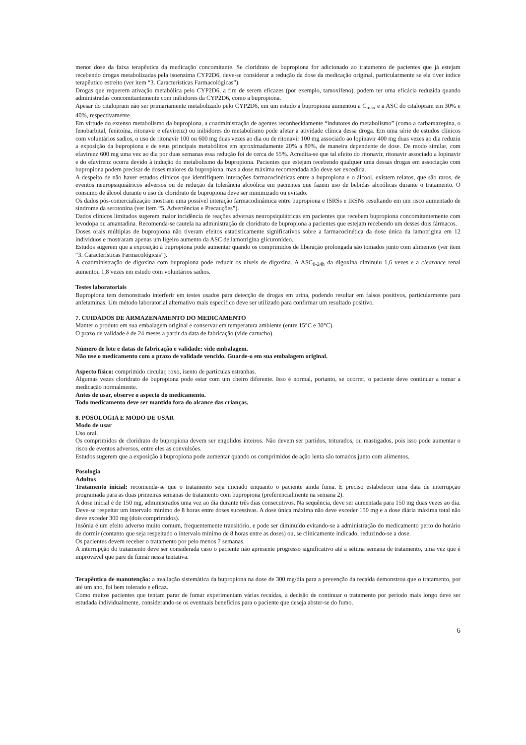menor dose da faixa terapêutica da medicação concomitante. Se cloridrato de bupropiona for adicionado ao tratamento de pacientes que já estejam recebendo drogas metabolizadas pela isoenzima CYP2D6, deve-se considerar a redução da dose da medicação original, particularmente se ela tiver índice terapêutico estreito (ver item “3. Características Farmacológicas”).
Drogas que requerem ativação metabólica pelo CYP2D6, a fim de serem eficazes (por exemplo, tamoxifeno), podem ter uma eficácia reduzida quando administradas concomitantemente com inibidores da CYP2D6, como a bupropiona.
Apesar do citalopram não ser primariamente metabolizado pelo CYP2D6, em um estudo a bupropiona aumentou a C<sub>máx</sub> e a ASC do citalopram em 30% e 40%, respectivamente.
Em virtude do extenso metabolismo da bupropiona, a coadministração de agentes reconhecidamente “indutores do metabolismo” (como a carbamazepina, o fenobarbital, fenitoína, ritonavir e efavirenz) ou inibidores do metabolismo pode afetar a atividade clínica dessa droga. Em uma série de estudos clínicos com voluntários sadios, o uso de ritonavir 100 ou 600 mg duas vezes ao dia ou de ritonavir 100 mg associado ao lopinavir 400 mg duas vezes ao dia reduziu a exposição da bupropiona e de seus principais metabólitos em aproximadamente 20% a 80%, de maneira dependente de dose. De modo similar, com efavirenz 600 mg uma vez ao dia por duas semanas essa redução foi de cerca de 55%. Acredita-se que tal efeito do ritonavir, ritonavir associado a lopinavir e do efavirenz ocorra devido à indução do metabolismo da bupropiona. Pacientes que estejam recebendo qualquer uma dessas drogas em associação com bupropiona podem precisar de doses maiores da bupropiona, mas a dose máxima recomendada não deve ser excedida.
A despeito de não haver estudos clínicos que identifiquem interações farmacocinéticas entre a bupropiona e o álcool, existem relatos, que são raros, de eventos neuropsiquiátricos adversos ou de redução da tolerância alcoólica em pacientes que fazem uso de bebidas alcoólicas durante o tratamento. O consumo de álcool durante o uso de cloridrato de bupropiona deve ser minimizado ou evitado.
Os dados pós-comercialização mostram uma possível interação farmacodinâmica entre bupropiona e ISRSs e IRSNs resultando em um risco aumentado de síndrome da serotonina (ver item “5. Advertências e Precauções”).
Dados clínicos limitados sugerem maior incidência de reações adversas neuropsiquiátricas em pacientes que recebem bupropiona concomitantemente com levodopa ou amantadina. Recomenda-se cautela na administração de cloridrato de bupropiona a pacientes que estejam recebendo um desses dois fármacos.
Doses orais múltiplas de bupropiona não tiveram efeitos estatisticamente significativos sobre a farmacocinética da dose única da lamotrigina em 12 indivíduos e mostraram apenas um ligeiro aumento da ASC de lamotrigina glicuronídeo.
Estudos sugerem que a exposição à bupropiona pode aumentar quando os comprimidos de liberação prolongada são tomados junto com alimentos (ver item “3. Características Farmacológicas”).
A coadministração de digoxina com bupropiona pode reduzir os níveis de digoxina. A ASC<sub>0-24h</sub> da digoxina diminuiu 1,6 vezes e a clearance renal aumentou 1,8 vezes em estudo com voluntários sadios.
Testes laboratoriais
Bupropiona tem demonstrado interferir em testes usados para detecção de drogas em urina, podendo resultar em falsos positivos, particularmente para anfetaminas. Um método laboratorial alternativo mais específico deve ser utilizado para confirmar um resultado positivo.
7. CUIDADOS DE ARMAZENAMENTO DO MEDICAMENTO
Manter o produto em sua embalagem original e conservar em temperatura ambiente (entre 15°C e 30°C).
O prazo de validade é de 24 meses a partir da data de fabricação (vide cartucho).
Número de lote e datas de fabricação e validade: vide embalagem.
Não use o medicamento com o prazo de validade vencido. Guarde-o em sua embalagem original.
Aspecto físico: comprimido circular, roxo, isento de partículas estranhas.
Algumas vezes cloridrato de bupropiona pode estar com um cheiro diferente. Isso é normal, portanto, se ocorrer, o paciente deve continuar a tomar a medicação normalmente.
Antes de usar, observe o aspecto do medicamento.
Todo medicamento deve ser mantido fora do alcance das crianças.
8. POSOLOGIA E MODO DE USAR
Modo de usar
Uso oral.
Os comprimidos de cloridrato de bupropiona devem ser engolidos inteiros. Não devem ser partidos, triturados, ou mastigados, pois isso pode aumentar o risco de eventos adversos, entre eles as convulsões.
Estudos sugerem que a exposição à bupropiona pode aumentar quando os comprimidos de ação lenta são tomados junto com alimentos.
Posologia
Adultos
Tratamento inicial: recomenda-se que o tratamento seja iniciado enquanto o paciente ainda fuma. É preciso estabelecer uma data de interrupção programada para as duas primeiras semanas de tratamento com bupropiona (preferencialmente na semana 2).
A dose inicial é de 150 mg, administrados uma vez ao dia durante três dias consecutivos. Na sequência, deve ser aumentada para 150 mg duas vezes ao dia. Deve-se respeitar um intervalo mínimo de 8 horas entre doses sucessivas. A dose única máxima não deve exceder 150 mg e a dose diária máxima total não deve exceder 300 mg (dois comprimidos).
Insônia é um efeito adverso muito comum, frequentemente transitório, e pode ser diminuído evitando-se a administração do medicamento perto do horário de dormir (contanto que seja respeitado o intervalo mínimo de 8 horas entre as doses) ou, se clinicamente indicado, reduzindo-se a dose.
Os pacientes devem receber o tratamento por pelo menos 7 semanas.
A interrupção do tratamento deve ser considerada caso o paciente não apresente progresso significativo até a sétima semana de tratamento, uma vez que é improvável que pare de fumar nessa tentativa.
Terapêutica de manutenção: a avaliação sistemática da bupropiona na dose de 300 mg/dia para a prevenção da recaída demonstrou que o tratamento, por até um ano, foi bem tolerado e eficaz.
Como muitos pacientes que tentam parar de fumar experimentam várias recaídas, a decisão de continuar o tratamento por período mais longo deve ser estudada individualmente, considerando-se os eventuais benefícios para o paciente que deseja abster-se do fumo.
6